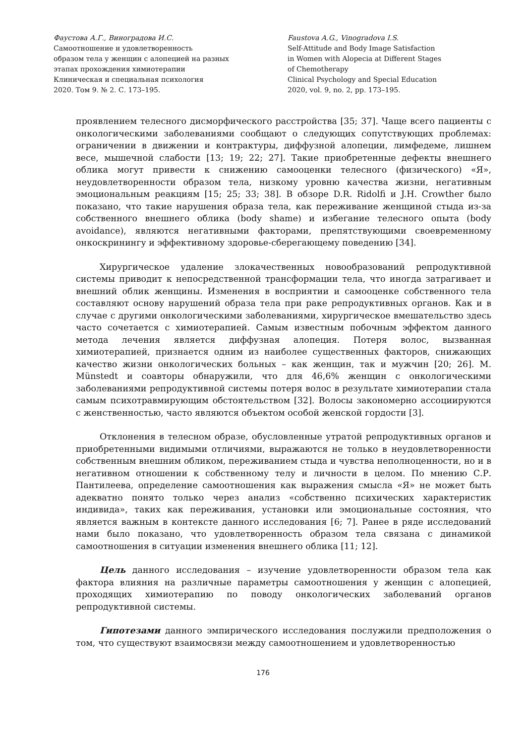Фаустова А.Г., Виноградова И.С.
Самоотношение и удовлетворенность
образом тела у женщин с алопецией на разных
этапах прохождения химиотерапии
Клиническая и специальная психология
2020. Том 9. № 2. С. 173–195.
Faustova A.G., Vinogradova I.S.
Self-Attitude and Body Image Satisfaction
in Women with Alopecia at Different Stages
of Chemotherapy
Clinical Psychology and Special Education
2020, vol. 9, no. 2, pp. 173–195.
проявлением телесного дисморфического расстройства [35; 37]. Чаще всего пациенты с онкологическими заболеваниями сообщают о следующих сопутствующих проблемах: ограничении в движении и контрактуры, диффузной алопеции, лимфедеме, лишнем весе, мышечной слабости [13; 19; 22; 27]. Такие приобретенные дефекты внешнего облика могут привести к снижению самооценки телесного (физического) «Я», неудовлетворенности образом тела, низкому уровню качества жизни, негативным эмоциональным реакциям [15; 25; 33; 38]. В обзоре D.R. Ridolfi и J.H. Crowther было показано, что такие нарушения образа тела, как переживание женщиной стыда из-за собственного внешнего облика (body shame) и избегание телесного опыта (body avoidance), являются негативными факторами, препятствующими своевременному онкоскринингу и эффективному здоровье-сберегающему поведению [34].
Хирургическое удаление злокачественных новообразований репродуктивной системы приводит к непосредственной трансформации тела, что иногда затрагивает и внешний облик женщины. Изменения в восприятии и самооценке собственного тела составляют основу нарушений образа тела при раке репродуктивных органов. Как и в случае с другими онкологическими заболеваниями, хирургическое вмешательство здесь часто сочетается с химиотерапией. Самым известным побочным эффектом данного метода лечения является диффузная алопеция. Потеря волос, вызванная химиотерапией, признается одним из наиболее существенных факторов, снижающих качество жизни онкологических больных – как женщин, так и мужчин [20; 26]. M. Münstedt и соавторы обнаружили, что для 46,6% женщин с онкологическими заболеваниями репродуктивной системы потеря волос в результате химиотерапии стала самым психотравмирующим обстоятельством [32]. Волосы закономерно ассоциируются с женственностью, часто являются объектом особой женской гордости [3].
Отклонения в телесном образе, обусловленные утратой репродуктивных органов и приобретенными видимыми отличиями, выражаются не только в неудовлетворенности собственным внешним обликом, переживанием стыда и чувства неполноценности, но и в негативном отношении к собственному телу и личности в целом. По мнению С.Р. Пантилеева, определение самоотношения как выражения смысла «Я» не может быть адекватно понято только через анализ «собственно психических характеристик индивида», таких как переживания, установки или эмоциональные состояния, что является важным в контексте данного исследования [6; 7]. Ранее в ряде исследований нами было показано, что удовлетворенность образом тела связана с динамикой самоотношения в ситуации изменения внешнего облика [11; 12].
Цель данного исследования – изучение удовлетворенности образом тела как фактора влияния на различные параметры самоотношения у женщин с алопецией, проходящих химиотерапию по поводу онкологических заболеваний органов репродуктивной системы.
Гипотезами данного эмпирического исследования послужили предположения о том, что существуют взаимосвязи между самоотношением и удовлетворенностью
176